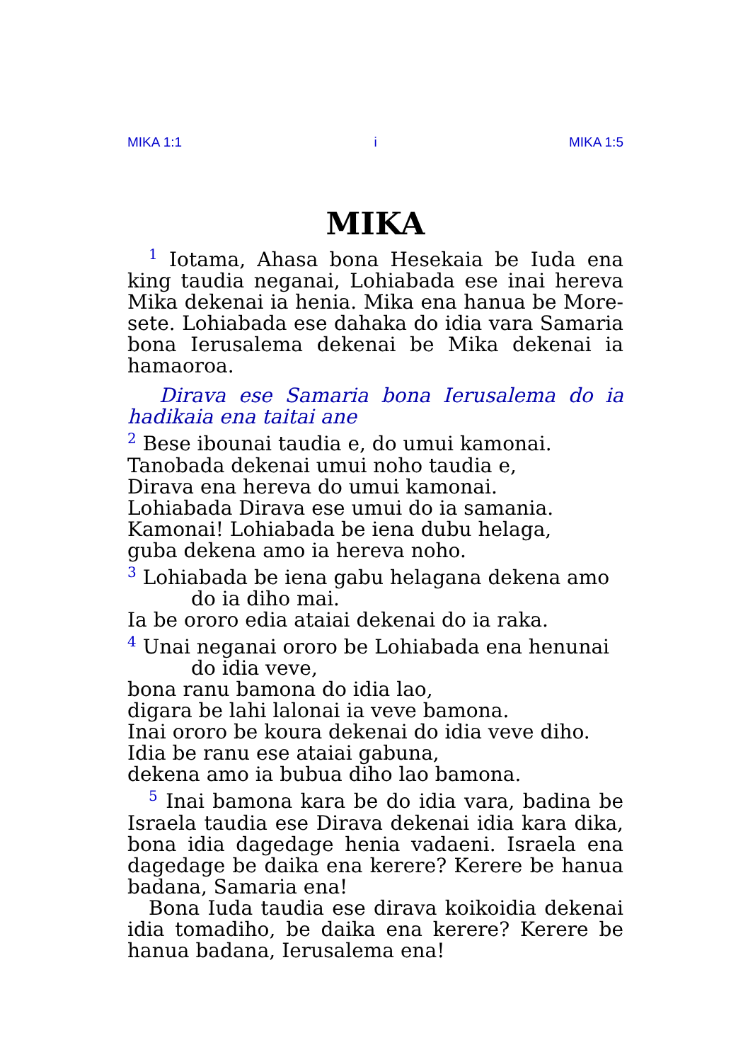MIKA 1:1 i MIKA 1:5
MIKA
<sup>1</sup> Iotama, Ahasa bona Hesekaia be Iuda ena king taudia neganai, Lohiabada ese inai hereva Mika dekenai ia henia. Mika ena hanua be More-sete. Lohiabada ese dahaka do idia vara Samaria bona Ierusalema dekenai be Mika dekenai ia hamaoroa.
Dirava ese Samaria bona Ierusalema do ia hadikaia ena taitai ane
<sup>2</sup> Bese ibounai taudia e, do umui kamonai.
Tanobada dekenai umui noho taudia e,
Dirava ena hereva do umui kamonai.
Lohiabada Dirava ese umui do ia samania.
Kamonai! Lohiabada be iena dubu helaga,
guba dekena amo ia hereva noho.
<sup>3</sup> Lohiabada be iena gabu helagana dekena amo
do ia diho mai.
Ia be ororo edia ataiai dekenai do ia raka.
<sup>4</sup> Unai neganai ororo be Lohiabada ena henunai
do idia veve,
bona ranu bamona do idia lao,
digara be lahi lalonai ia veve bamona.
Inai ororo be koura dekenai do idia veve diho.
Idia be ranu ese ataiai gabuna,
dekena amo ia bubua diho lao bamona.
<sup>5</sup> Inai bamona kara be do idia vara, badina be Israela taudia ese Dirava dekenai idia kara dika, bona idia dagedage henia vadaeni. Israela ena dagedage be daika ena kerere? Kerere be hanua badana, Samaria ena!
Bona Iuda taudia ese dirava koikoidia dekenai idia tomadiho, be daika ena kerere? Kerere be hanua badana, Ierusalema ena!